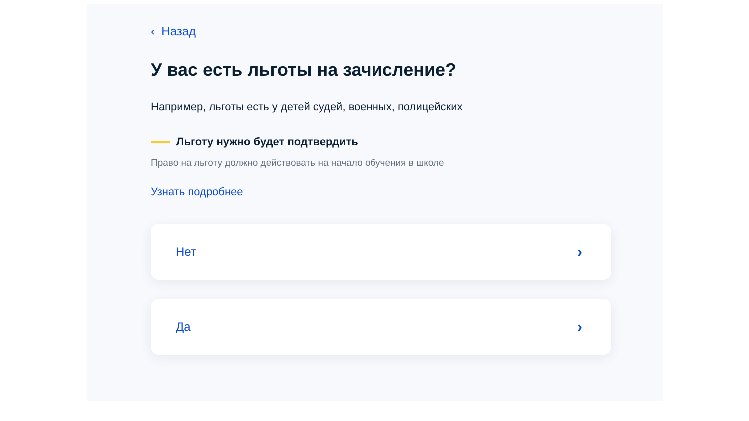‹ Назад
У вас есть льготы на зачисление?
Например, льготы есть у детей судей, военных, полицейских
Льготу нужно будет подтвердить
Право на льготу должно действовать на начало обучения в школе
Узнать подробнее
Нет ›
Да ›